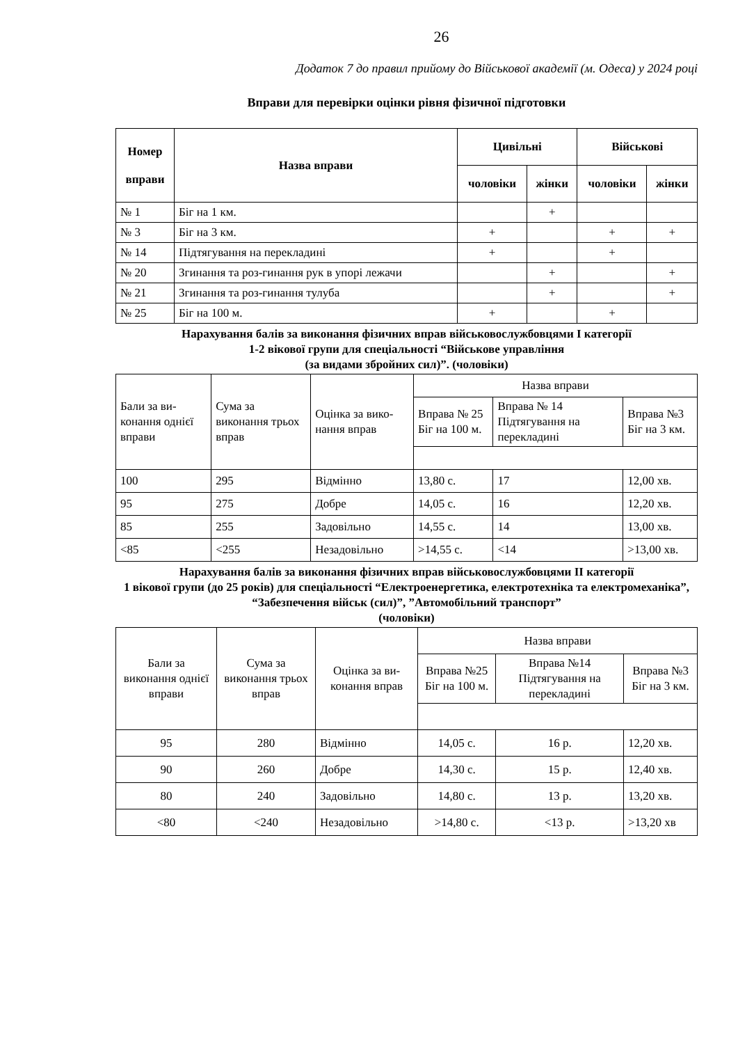26
Додаток 7 до правил прийому до Військової академії (м. Одеса) у 2024 році
Вправи для перевірки оцінки рівня фізичної підготовки
| Номер вправи | Назва вправи | Цивільні | | Військові | |
| --- | --- | --- | --- | --- | --- |
| | | чоловіки | жінки | чоловіки | жінки |
| № 1 | Біг на 1 км. | | + | | |
| № 3 | Біг на 3 км. | + | | + | + |
| № 14 | Підтягування на перекладині | + | | + | |
| № 20 | Згинання та роз-гинання рук в упорі лежачи | | + | | + |
| № 21 | Згинання та роз-гинання тулуба | | + | | + |
| № 25 | Біг на 100 м. | + | | + | |
Нарахування балів за виконання фізичних вправ військовослужбовцями I категорії
1-2 вікової групи для спеціальності “Військове управління
(за видами збройних сил)”. (чоловіки)
| Бали за ви-конання однієї вправи | Сума за виконання трьох вправ | Оцінка за вико-нання вправ | Назва вправи | | |
| | | | Вправа № 25 Біг на 100 м. | Вправа № 14 Підтягування на перекладині | Вправа №3 Біг на 3 км. |
| 100 | 295 | Відмінно | 13,80 с. | 17 | 12,00 хв. |
| 95 | 275 | Добре | 14,05 с. | 16 | 12,20 хв. |
| 85 | 255 | Задовільно | 14,55 с. | 14 | 13,00 хв. |
| <85 | <255 | Незадовільно | >14,55 с. | <14 | >13,00 хв. |
Нарахування балів за виконання фізичних вправ військовослужбовцями II категорії
1 вікової групи (до 25 років) для спеціальності “Електроенергетика, електротехніка та електромеханіка”, “Забезпечення військ (сил)”, ”Автомобільний транспорт”
(чоловіки)
| Бали за виконання однієї вправи | Сума за виконання трьох вправ | Оцінка за ви-конання вправ | Назва вправи | | |
| | | | Вправа №25 Біг на 100 м. | Вправа №14 Підтягування на перекладині | Вправа №3 Біг на 3 км. |
| 95 | 280 | Відмінно | 14,05 с. | 16 р. | 12,20 хв. |
| 90 | 260 | Добре | 14,30 с. | 15 р. | 12,40 хв. |
| 80 | 240 | Задовільно | 14,80 с. | 13 р. | 13,20 хв. |
| <80 | <240 | Незадовільно | >14,80 с. | <13 р. | >13,20 хв |